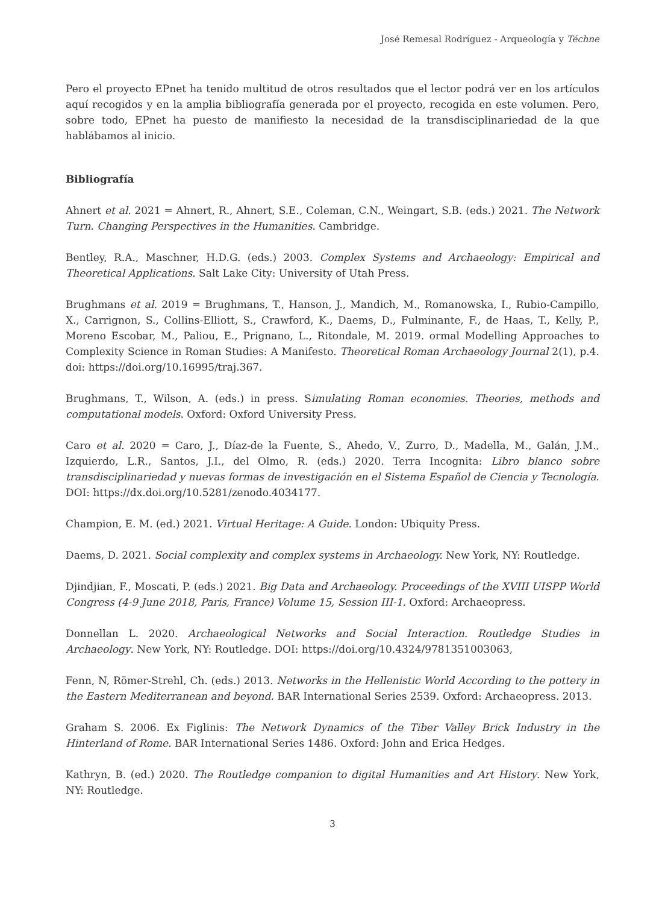José Remesal Rodríguez - Arqueología y Téchne
Pero el proyecto EPnet ha tenido multitud de otros resultados que el lector podrá ver en los artículos aquí recogidos y en la amplia bibliografía generada por el proyecto, recogida en este volumen. Pero, sobre todo, EPnet ha puesto de manifiesto la necesidad de la transdisciplinariedad de la que hablábamos al inicio.
Bibliografía
Ahnert et al. 2021 = Ahnert, R., Ahnert, S.E., Coleman, C.N., Weingart, S.B. (eds.) 2021. The Network Turn. Changing Perspectives in the Humanities. Cambridge.
Bentley, R.A., Maschner, H.D.G. (eds.) 2003. Complex Systems and Archaeology: Empirical and Theoretical Applications. Salt Lake City: University of Utah Press.
Brughmans et al. 2019 = Brughmans, T., Hanson, J., Mandich, M., Romanowska, I., Rubio-Campillo, X., Carrignon, S., Collins-Elliott, S., Crawford, K., Daems, D., Fulminante, F., de Haas, T., Kelly, P., Moreno Escobar, M., Paliou, E., Prignano, L., Ritondale, M. 2019. ormal Modelling Approaches to Complexity Science in Roman Studies: A Manifesto. Theoretical Roman Archaeology Journal 2(1), p.4. doi: https://doi.org/10.16995/traj.367.
Brughmans, T., Wilson, A. (eds.) in press. Simulating Roman economies. Theories, methods and computational models. Oxford: Oxford University Press.
Caro et al. 2020 = Caro, J., Díaz-de la Fuente, S., Ahedo, V., Zurro, D., Madella, M., Galán, J.M., Izquierdo, L.R., Santos, J.I., del Olmo, R. (eds.) 2020. Terra Incognita: Libro blanco sobre transdisciplinariedad y nuevas formas de investigación en el Sistema Español de Ciencia y Tecnología. DOI: https://dx.doi.org/10.5281/zenodo.4034177.
Champion, E. M. (ed.) 2021. Virtual Heritage: A Guide. London: Ubiquity Press.
Daems, D. 2021. Social complexity and complex systems in Archaeology. New York, NY: Routledge.
Djindjian, F., Moscati, P. (eds.) 2021. Big Data and Archaeology. Proceedings of the XVIII UISPP World Congress (4-9 June 2018, Paris, France) Volume 15, Session III-1. Oxford: Archaeopress.
Donnellan L. 2020. Archaeological Networks and Social Interaction. Routledge Studies in Archaeology. New York, NY: Routledge. DOI: https://doi.org/10.4324/9781351003063,
Fenn, N, Römer-Strehl, Ch. (eds.) 2013. Networks in the Hellenistic World According to the pottery in the Eastern Mediterranean and beyond. BAR International Series 2539. Oxford: Archaeopress. 2013.
Graham S. 2006. Ex Figlinis: The Network Dynamics of the Tiber Valley Brick Industry in the Hinterland of Rome. BAR International Series 1486. Oxford: John and Erica Hedges.
Kathryn, B. (ed.) 2020. The Routledge companion to digital Humanities and Art History. New York, NY: Routledge.
3